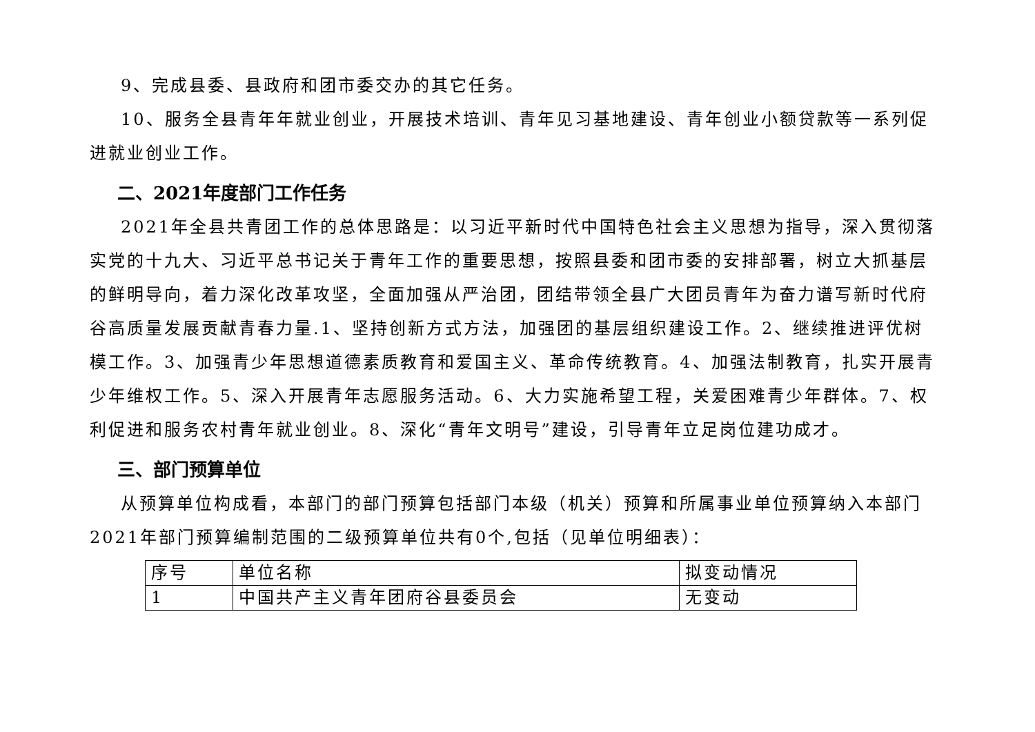9、完成县委、县政府和团市委交办的其它任务。
10、服务全县青年年就业创业，开展技术培训、青年见习基地建设、青年创业小额贷款等一系列促进就业创业工作。
二、2021年度部门工作任务
2021年全县共青团工作的总体思路是：以习近平新时代中国特色社会主义思想为指导，深入贯彻落实党的十九大、习近平总书记关于青年工作的重要思想，按照县委和团市委的安排部署，树立大抓基层的鲜明导向，着力深化改革攻坚，全面加强从严治团，团结带领全县广大团员青年为奋力谱写新时代府谷高质量发展贡献青春力量.1、坚持创新方式方法，加强团的基层组织建设工作。2、继续推进评优树模工作。3、加强青少年思想道德素质教育和爱国主义、革命传统教育。4、加强法制教育，扎实开展青少年维权工作。5、深入开展青年志愿服务活动。6、大力实施希望工程，关爱困难青少年群体。7、权利促进和服务农村青年就业创业。8、深化“青年文明号”建设，引导青年立足岗位建功成才。
三、部门预算单位
从预算单位构成看，本部门的部门预算包括部门本级（机关）预算和所属事业单位预算纳入本部门2021年部门预算编制范围的二级预算单位共有0个,包括（见单位明细表）：
| 序号 | 单位名称 | 拟变动情况 |
| 1 | 中国共产主义青年团府谷县委员会 | 无变动 |